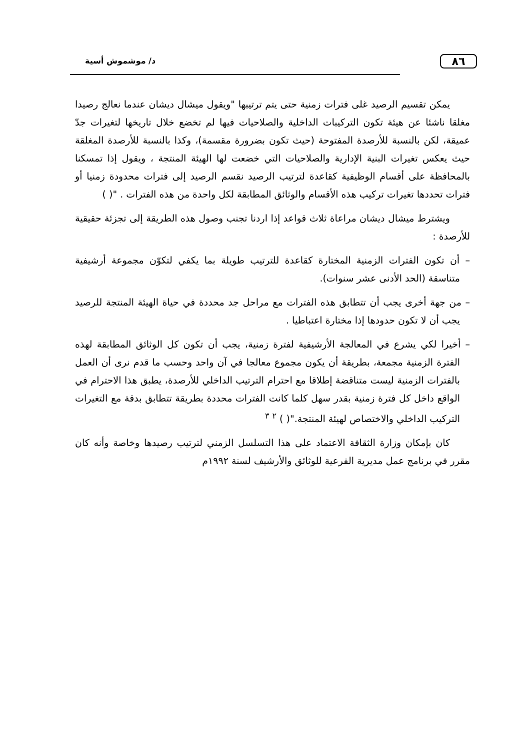٨٦
د/ موشموش أسية
يمكن تقسيم الرصيد غلى فترات زمنية حتى يتم ترتيبها "ويقول ميشال ديشان عندما نعالج رصيدا مغلقا ناشئا عن هيئة تكون التركيبات الداخلية والصلاحيات فيها لم تخضع خلال تاريخها لتغيرات جدّ عميقة، لكن بالنسبة للأرصدة المفتوحة (حيث تكون بضرورة مقسمة)، وكذا بالنسبة للأرصدة المغلقة حيث يعكس تغيرات البنية الإدارية والصلاحيات التي خضعت لها الهيئة المنتجة ، ويقول إذا تمسكنا بالمحافظة على أقسام الوظيفية كقاعدة لترتيب الرصيد نقسم الرصيد إلى فترات محدودة زمنيا أو فترات تحددها تغيرات تركيب هذه الأقسام والوثائق المطابقة لكل واحدة من هذه الفترات . "( )
ويشترط ميشال ديشان مراعاة ثلاث قواعد إذا اردنا تجنب وصول هذه الطريقة إلى تجزئة حقيقية للأرصدة :
– أن تكون الفترات الزمنية المختارة كقاعدة للترتيب طويلة بما يكفي لتكوّن مجموعة أرشيفية متناسقة (الحد الأدنى عشر سنوات).
– من جهة أخرى يجب أن تتطابق هذه الفترات مع مراحل جد محددة في حياة الهيئة المنتجة للرصيد يجب أن لا تكون حدودها إذا مختارة اعتباطيا .
– أخيرا لكي يشرع في المعالجة الأرشيفية لفترة زمنية، يجب أن تكون كل الوثائق المطابقة لهذه الفترة الزمنية مجمعة، بطريقة أن يكون مجموع معالجا في آن واحد وحسب ما قدم نرى أن العمل بالفترات الزمنية ليست متناقضة إطلاقا مع احترام الترتيب الداخلي للأرصدة، يطبق هذا الاحترام في الواقع داخل كل فترة زمنية بقدر سهل كلما كانت الفترات محددة بطريقة تتطابق بدقة مع التغيرات التركيب الداخلي والاختصاص لهيئة المنتجة."( ) <sup>٢</sup> <sup>٣</sup>
كان بإمكان وزارة الثقافة الاعتماد على هذا التسلسل الزمني لترتيب رصيدها وخاصة وأنه كان مقرر في برنامج عمل مديرية الفرعية للوثائق والأرشيف لسنة ١٩٩٢م